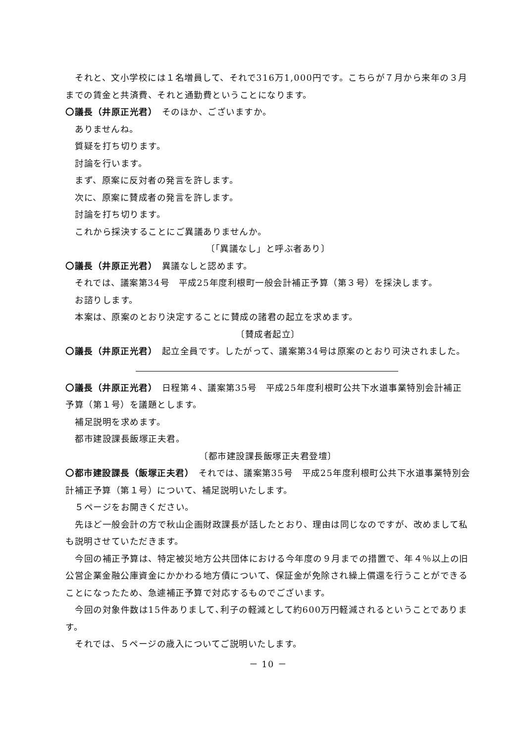それと、文小学校には１名増員して、それで316万1,000円です。こちらが７月から来年の３月までの賃金と共済費、それと通勤費ということになります。
〇議長（井原正光君）　そのほか、ございますか。
ありませんね。
質疑を打ち切ります。
討論を行います。
まず、原案に反対者の発言を許します。
次に、原案に賛成者の発言を許します。
討論を打ち切ります。
これから採決することにご異議ありませんか。
〔「異議なし」と呼ぶ者あり〕
〇議長（井原正光君）　異議なしと認めます。
それでは、議案第34号　平成25年度利根町一般会計補正予算（第３号）を採決します。
お諮りします。
本案は、原案のとおり決定することに賛成の諸君の起立を求めます。
〔賛成者起立〕
〇議長（井原正光君）　起立全員です。したがって、議案第34号は原案のとおり可決されました。
〇議長（井原正光君）　日程第４、議案第35号　平成25年度利根町公共下水道事業特別会計補正予算（第１号）を議題とします。
補足説明を求めます。
都市建設課長飯塚正夫君。
〔都市建設課長飯塚正夫君登壇〕
〇都市建設課長（飯塚正夫君）　それでは、議案第35号　平成25年度利根町公共下水道事業特別会計補正予算（第１号）について、補足説明いたします。
５ページをお開きください。
先ほど一般会計の方で秋山企画財政課長が話したとおり、理由は同じなのですが、改めまして私も説明させていただきます。
今回の補正予算は、特定被災地方公共団体における今年度の９月までの措置で、年４％以上の旧公営企業金融公庫資金にかかわる地方債について、保証金が免除され繰上償還を行うことができることになったため、急遽補正予算で対応するものでございます。
今回の対象件数は15件ありまして､利子の軽減として約600万円軽減されるということであります。
それでは、５ページの歳入についてご説明いたします。
－ 10 －